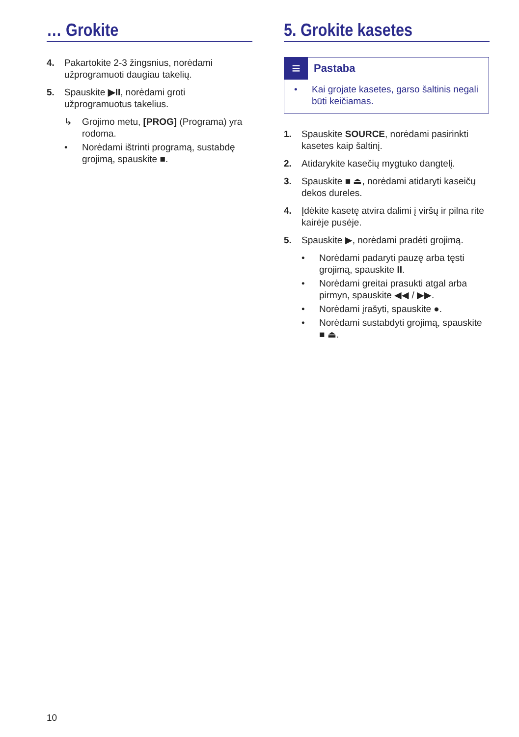… Grokite
4. Pakartokite 2-3 žingsnius, norėdami užprogramuoti daugiau takelių.
5. Spauskite ▶II, norėdami groti užprogramuotus takelius.
↳ Grojimo metu, [PROG] (Programa) yra rodoma.
• Norėdami ištrinti programą, sustabdę grojimą, spauskite ■.
5. Grokite kasetes
≡ Pastaba
• Kai grojate kasetes, garso šaltinis negali būti keičiamas.
1. Spauskite SOURCE, norėdami pasirinkti kasetes kaip šaltinį.
2. Atidarykite kasečių mygtuko dangtelį.
3. Spauskite ■ ⏏, norėdami atidaryti kaseičų dekos dureles.
4. Įdėkite kasetę atvira dalimi į viršų ir pilna rite kairėje pusėje.
5. Spauskite ▶, norėdami pradėti grojimą.
• Norėdami padaryti pauzę arba tęsti grojimą, spauskite II.
• Norėdami greitai prasukti atgal arba pirmyn, spauskite ◀◀ / ▶▶.
• Norėdami įrašyti, spauskite ●.
• Norėdami sustabdyti grojimą, spauskite ■ ⏏.
10